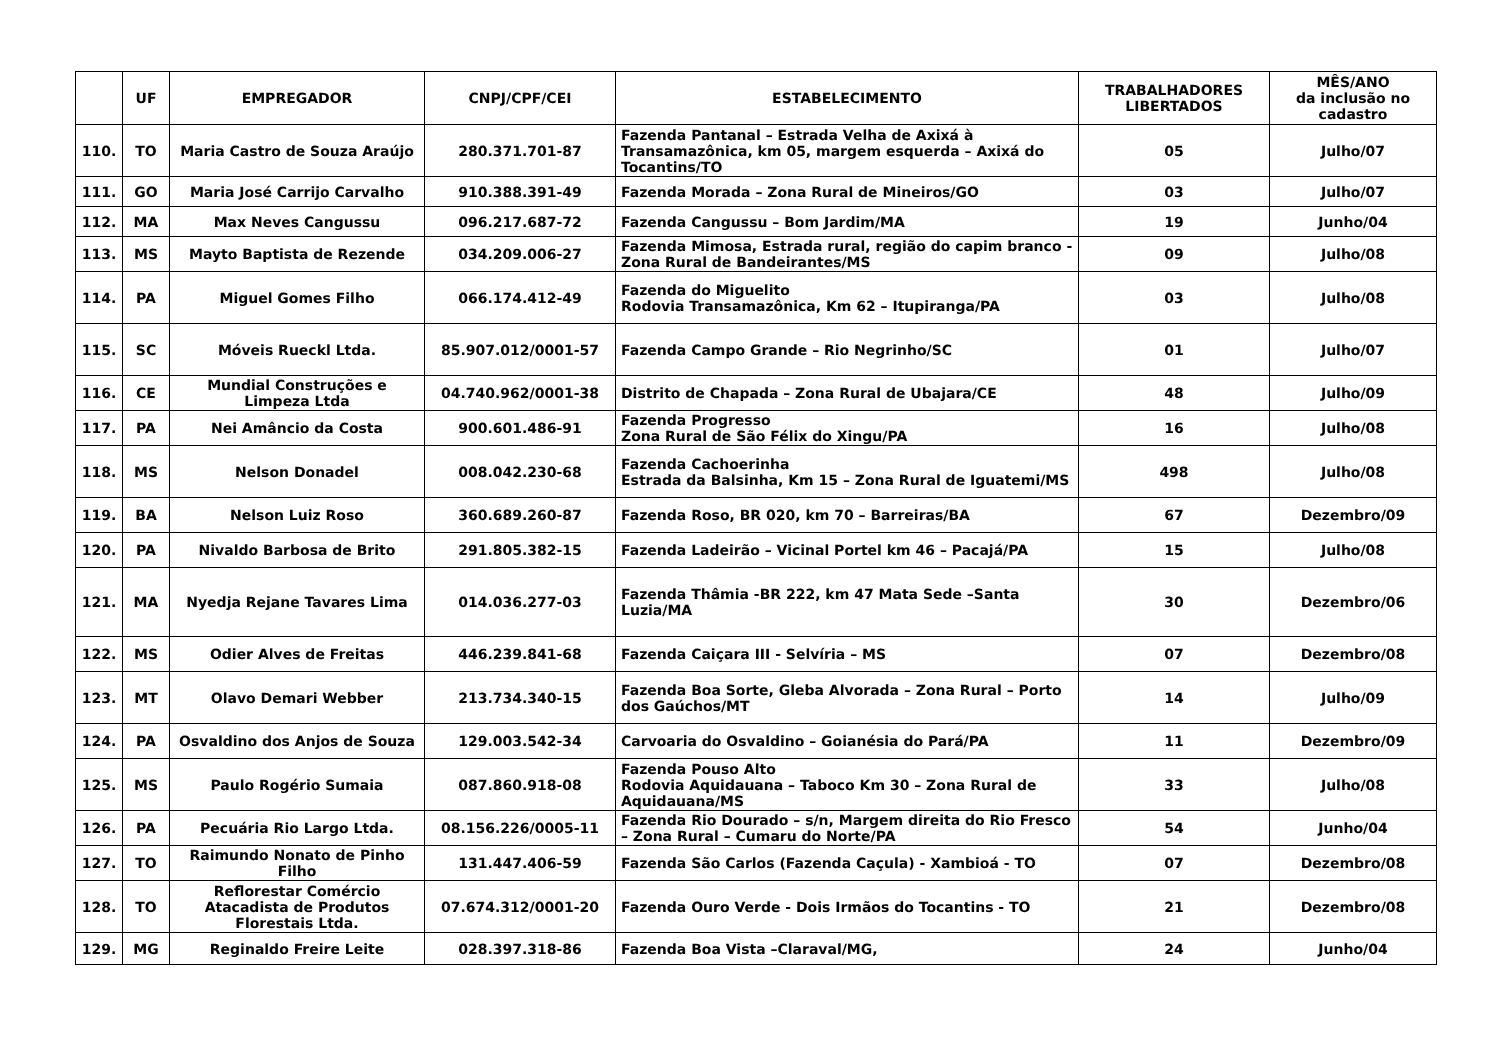| | UF | EMPREGADOR | CNPJ/CPF/CEI | ESTABELECIMENTO | TRABALHADORES LIBERTADOS | MÊS/ANO da inclusão no cadastro |
| --- | --- | --- | --- | --- | --- | --- |
| 110. | TO | Maria Castro de Souza Araújo | 280.371.701-87 | Fazenda Pantanal – Estrada Velha de Axixá à Transamazônica, km 05, margem esquerda – Axixá do Tocantins/TO | 05 | Julho/07 |
| 111. | GO | Maria José Carrijo Carvalho | 910.388.391-49 | Fazenda Morada – Zona Rural de Mineiros/GO | 03 | Julho/07 |
| 112. | MA | Max Neves Cangussu | 096.217.687-72 | Fazenda Cangussu – Bom Jardim/MA | 19 | Junho/04 |
| 113. | MS | Mayto Baptista de Rezende | 034.209.006-27 | Fazenda Mimosa, Estrada rural, região do capim branco - Zona Rural de Bandeirantes/MS | 09 | Julho/08 |
| 114. | PA | Miguel Gomes Filho | 066.174.412-49 | Fazenda do Miguelito Rodovia Transamazônica, Km 62 – Itupiranga/PA | 03 | Julho/08 |
| 115. | SC | Móveis Rueckl Ltda. | 85.907.012/0001-57 | Fazenda Campo Grande – Rio Negrinho/SC | 01 | Julho/07 |
| 116. | CE | Mundial Construções e Limpeza Ltda | 04.740.962/0001-38 | Distrito de Chapada – Zona Rural de Ubajara/CE | 48 | Julho/09 |
| 117. | PA | Nei Amâncio da Costa | 900.601.486-91 | Fazenda Progresso Zona Rural de São Félix do Xingu/PA | 16 | Julho/08 |
| 118. | MS | Nelson Donadel | 008.042.230-68 | Fazenda Cachoerinha Estrada da Balsinha, Km 15 – Zona Rural de Iguatemi/MS | 498 | Julho/08 |
| 119. | BA | Nelson Luiz Roso | 360.689.260-87 | Fazenda Roso, BR 020, km 70 – Barreiras/BA | 67 | Dezembro/09 |
| 120. | PA | Nivaldo Barbosa de Brito | 291.805.382-15 | Fazenda Ladeirão – Vicinal Portel km 46 – Pacajá/PA | 15 | Julho/08 |
| 121. | MA | Nyedja Rejane Tavares Lima | 014.036.277-03 | Fazenda Thâmia -BR 222, km 47 Mata Sede –Santa Luzia/MA | 30 | Dezembro/06 |
| 122. | MS | Odier Alves de Freitas | 446.239.841-68 | Fazenda Caiçara III - Selvíria – MS | 07 | Dezembro/08 |
| 123. | MT | Olavo Demari Webber | 213.734.340-15 | Fazenda Boa Sorte, Gleba Alvorada – Zona Rural – Porto dos Gaúchos/MT | 14 | Julho/09 |
| 124. | PA | Osvaldino dos Anjos de Souza | 129.003.542-34 | Carvoaria do Osvaldino – Goianésia do Pará/PA | 11 | Dezembro/09 |
| 125. | MS | Paulo Rogério Sumaia | 087.860.918-08 | Fazenda Pouso Alto Rodovia Aquidauana – Taboco Km 30 – Zona Rural de Aquidauana/MS | 33 | Julho/08 |
| 126. | PA | Pecuária Rio Largo Ltda. | 08.156.226/0005-11 | Fazenda Rio Dourado – s/n, Margem direita do Rio Fresco – Zona Rural – Cumaru do Norte/PA | 54 | Junho/04 |
| 127. | TO | Raimundo Nonato de Pinho Filho | 131.447.406-59 | Fazenda São Carlos (Fazenda Caçula) - Xambioá - TO | 07 | Dezembro/08 |
| 128. | TO | Reflorestar Comércio Atacadista de Produtos Florestais Ltda. | 07.674.312/0001-20 | Fazenda Ouro Verde - Dois Irmãos do Tocantins - TO | 21 | Dezembro/08 |
| 129. | MG | Reginaldo Freire Leite | 028.397.318-86 | Fazenda Boa Vista –Claraval/MG, | 24 | Junho/04 |